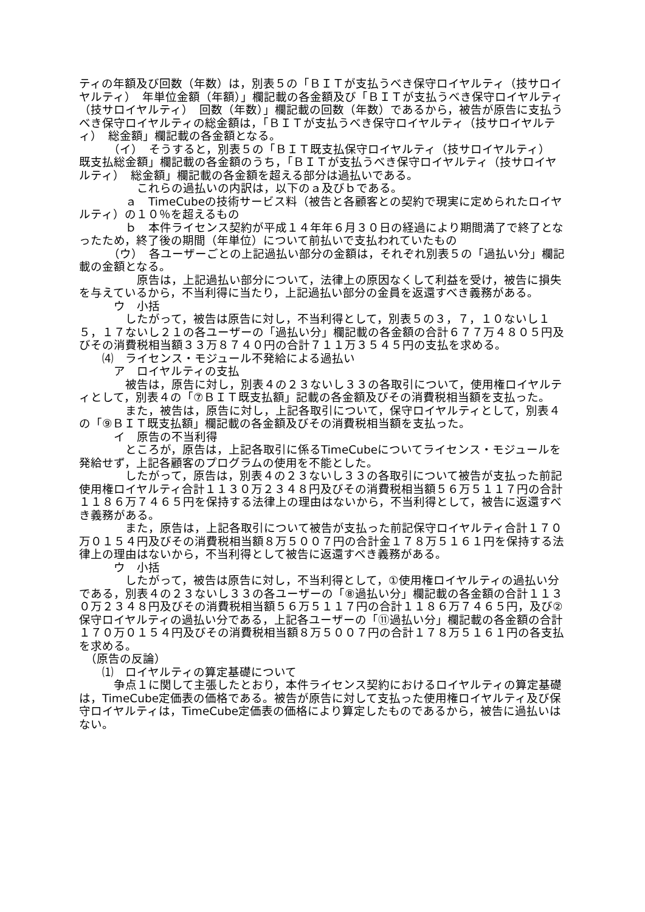ティの年額及び回数（年数）は，別表５の「ＢＩＴが支払うべき保守ロイヤルティ（技サロイヤルティ）　年単位金額（年額）」欄記載の各金額及び「ＢＩＴが支払うべき保守ロイヤルティ（技サロイヤルティ）　回数（年数）」欄記載の回数（年数）であるから，被告が原告に支払うべき保守ロイヤルティの総金額は，「ＢＩＴが支払うべき保守ロイヤルティ（技サロイヤルティ）　総金額」欄記載の各金額となる。
　　　（イ）　そうすると，別表５の「ＢＩＴ既支払保守ロイヤルティ（技サロイヤルティ）　既支払総金額」欄記載の各金額のうち，「ＢＩＴが支払うべき保守ロイヤルティ（技サロイヤルティ）　総金額」欄記載の各金額を超える部分は過払いである。
　　　　　これらの過払いの内訳は，以下のａ及びｂである。
　　　　ａ　TimeCubeの技術サービス料（被告と各顧客との契約で現実に定められたロイヤルティ）の１０％を超えるもの
　　　　ｂ　本件ライセンス契約が平成１４年年６月３０日の経過により期間満了で終了となったため，終了後の期間（年単位）について前払いで支払われていたもの
　　　（ウ）　各ユーザーごとの上記過払い部分の金額は，それぞれ別表５の「過払い分」欄記載の金額となる。
　　　　　原告は，上記過払い部分について，法律上の原因なくして利益を受け，被告に損失を与えているから，不当利得に当たり，上記過払い部分の金員を返還すべき義務がある。
　　　ウ　小括
　　　　したがって，被告は原告に対し，不当利得として，別表５の３，７，１０ないし１５，１７ないし２１の各ユーザーの「過払い分」欄記載の各金額の合計６７７万４８０５円及びその消費税相当額３３万８７４０円の合計７１１万３５４５円の支払を求める。
　　⑷　ライセンス・モジュール不発給による過払い
　　　ア　ロイヤルティの支払
　　　　被告は，原告に対し，別表４の２３ないし３３の各取引について，使用権ロイヤルティとして，別表４の「⑦ＢＩＴ既支払額」記載の各金額及びその消費税相当額を支払った。
　　　　また，被告は，原告に対し，上記各取引について，保守ロイヤルティとして，別表４の「⑨ＢＩＴ既支払額」欄記載の各金額及びその消費税相当額を支払った。
　　　イ　原告の不当利得
　　　　ところが，原告は，上記各取引に係るTimeCubeについてライセンス・モジュールを発給せず，上記各顧客のプログラムの使用を不能とした。
　　　　したがって，原告は，別表４の２３ないし３３の各取引について被告が支払った前記使用権ロイヤルティ合計１１３０万２３４８円及びその消費税相当額５６万５１１７円の合計１１８６万７４６５円を保持する法律上の理由はないから，不当利得として，被告に返還すべき義務がある。
　　　　また，原告は，上記各取引について被告が支払った前記保守ロイヤルティ合計１７０万０１５４円及びその消費税相当額８万５００７円の合計金１７８万５１６１円を保持する法律上の理由はないから，不当利得として被告に返還すべき義務がある。
　　　ウ　小括
　　　　したがって，被告は原告に対し，不当利得として，①使用権ロイヤルティの過払い分である，別表４の２３ないし３３の各ユーザーの「⑧過払い分」欄記載の各金額の合計１１３０万２３４８円及びその消費税相当額５６万５１１７円の合計１１８６万７４６５円，及び②保守ロイヤルティの過払い分である，上記各ユーザーの「⑪過払い分」欄記載の各金額の合計１７０万０１５４円及びその消費税相当額８万５００７円の合計１７８万５１６１円の各支払を求める。
　（原告の反論）
　　⑴　ロイヤルティの算定基礎について
　　　争点１に関して主張したとおり，本件ライセンス契約におけるロイヤルティの算定基礎は，TimeCube定価表の価格である。被告が原告に対して支払った使用権ロイヤルティ及び保守ロイヤルティは，TimeCube定価表の価格により算定したものであるから，被告に過払いはない。